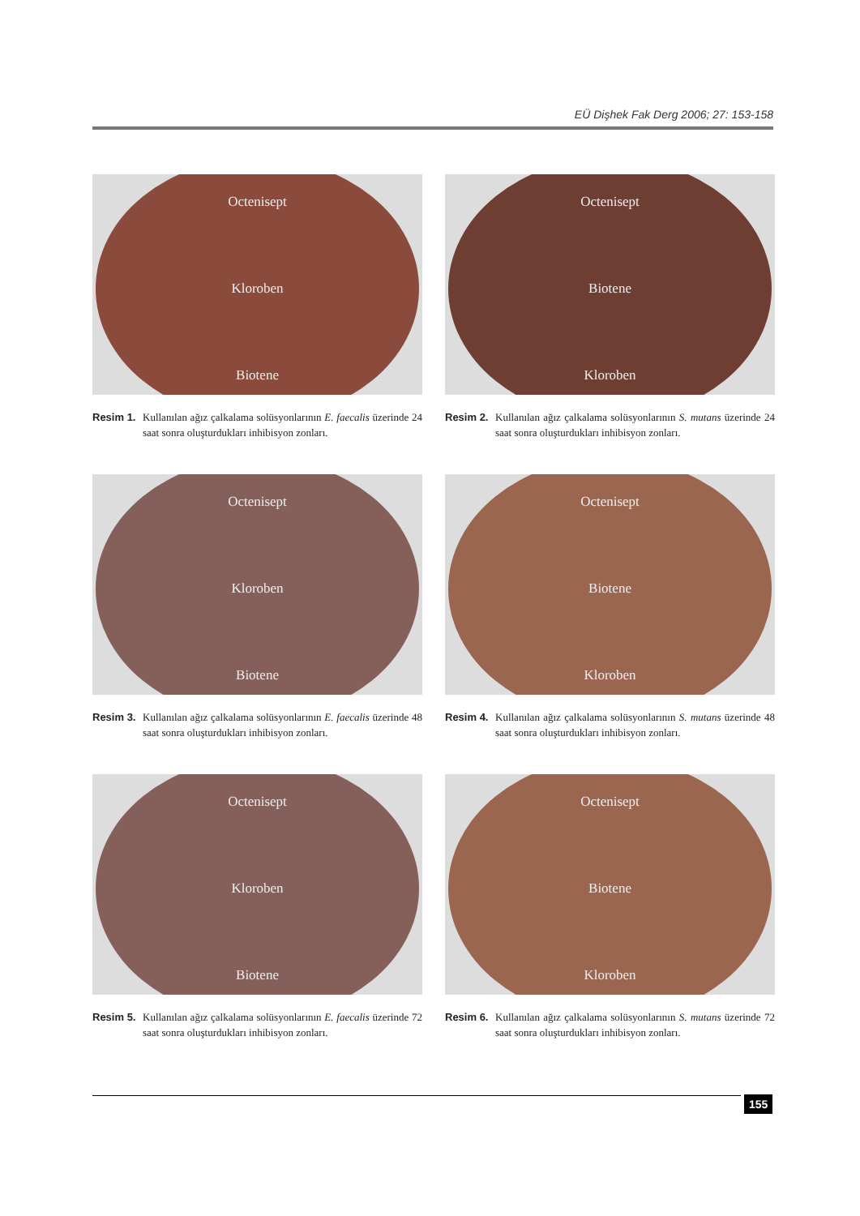EÜ Dişhek Fak Derg 2006; 27: 153-158
Octenisept
Kloroben
Biotene
Resim 1. Kullanılan ağız çalkalama solüsyonlarının E. faecalis üzerinde 24 saat sonra oluşturdukları inhibisyon zonları.
Octenisept
Biotene
Kloroben
Resim 2. Kullanılan ağız çalkalama solüsyonlarının S. mutans üzerinde 24 saat sonra oluşturdukları inhibisyon zonları.
Octenisept
Kloroben
Biotene
Resim 3. Kullanılan ağız çalkalama solüsyonlarının E. faecalis üzerinde 48 saat sonra oluşturdukları inhibisyon zonları.
Octenisept
Biotene
Kloroben
Resim 4. Kullanılan ağız çalkalama solüsyonlarının S. mutans üzerinde 48 saat sonra oluşturdukları inhibisyon zonları.
Octenisept
Kloroben
Biotene
Resim 5. Kullanılan ağız çalkalama solüsyonlarının E. faecalis üzerinde 72 saat sonra oluşturdukları inhibisyon zonları.
Octenisept
Biotene
Kloroben
Resim 6. Kullanılan ağız çalkalama solüsyonlarının S. mutans üzerinde 72 saat sonra oluşturdukları inhibisyon zonları.
155